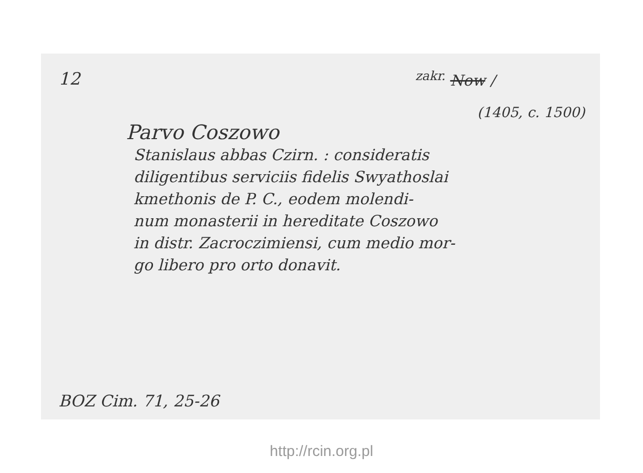12 <sup>zakr.</sup> Now /
(1405, c. 1500)
Parvo Coszowo
Stanislaus abbas Czirn. : consideratis
diligentibus serviciis fidelis Swyathoslai
kmethonis de P. C., eodem molendi-
num monasterii in hereditate Coszowo
in distr. Zacroczimiensi, cum medio mor-
go libero pro orto donavit.
BOZ Cim. 71, 25-26
http://rcin.org.pl